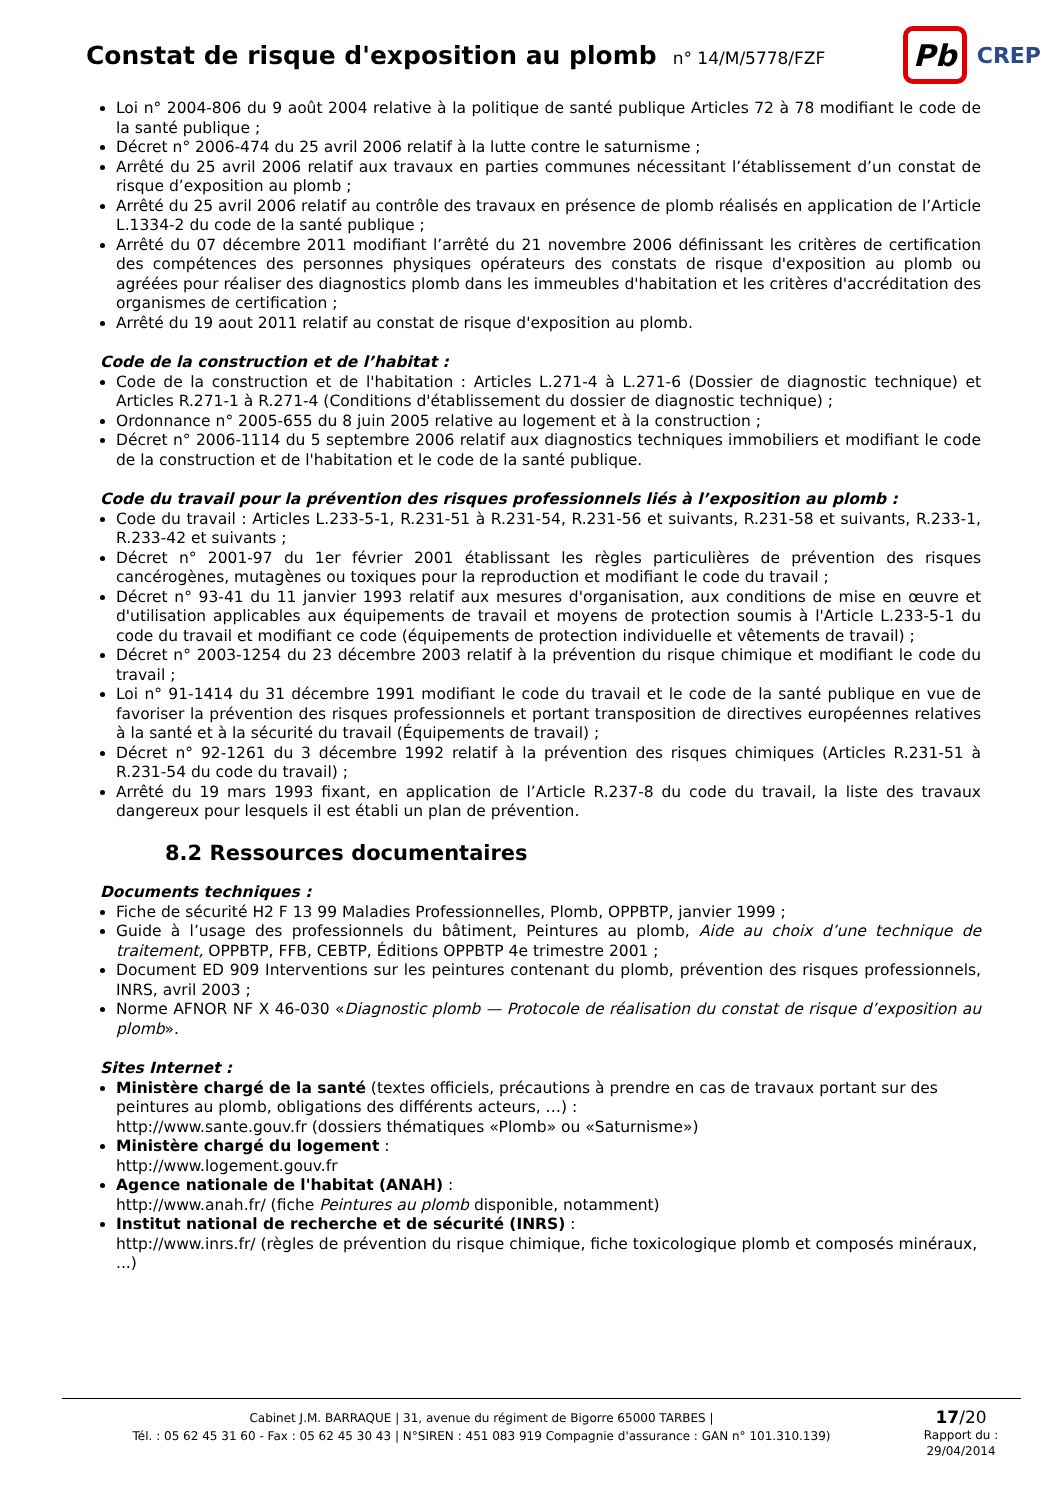Constat de risque d'exposition au plomb
n° 14/M/5778/FZF
Pb
CREP
Loi n° 2004-806 du 9 août 2004 relative à la politique de santé publique Articles 72 à 78 modifiant le code de la santé publique ;
Décret n° 2006-474 du 25 avril 2006 relatif à la lutte contre le saturnisme ;
Arrêté du 25 avril 2006 relatif aux travaux en parties communes nécessitant l’établissement d’un constat de risque d’exposition au plomb ;
Arrêté du 25 avril 2006 relatif au contrôle des travaux en présence de plomb réalisés en application de l’Article L.1334-2 du code de la santé publique ;
Arrêté du 07 décembre 2011 modifiant l’arrêté du 21 novembre 2006 définissant les critères de certification des compétences des personnes physiques opérateurs des constats de risque d'exposition au plomb ou agréées pour réaliser des diagnostics plomb dans les immeubles d'habitation et les critères d'accréditation des organismes de certification ;
Arrêté du 19 aout 2011 relatif au constat de risque d'exposition au plomb.
Code de la construction et de l’habitat :
Code de la construction et de l'habitation : Articles L.271-4 à L.271-6 (Dossier de diagnostic technique) et Articles R.271-1 à R.271-4 (Conditions d'établissement du dossier de diagnostic technique) ;
Ordonnance n° 2005-655 du 8 juin 2005 relative au logement et à la construction ;
Décret n° 2006-1114 du 5 septembre 2006 relatif aux diagnostics techniques immobiliers et modifiant le code de la construction et de l'habitation et le code de la santé publique.
Code du travail pour la prévention des risques professionnels liés à l’exposition au plomb :
Code du travail : Articles L.233-5-1, R.231-51 à R.231-54, R.231-56 et suivants, R.231-58 et suivants, R.233-1, R.233-42 et suivants ;
Décret n° 2001-97 du 1er février 2001 établissant les règles particulières de prévention des risques cancérogènes, mutagènes ou toxiques pour la reproduction et modifiant le code du travail ;
Décret n° 93-41 du 11 janvier 1993 relatif aux mesures d'organisation, aux conditions de mise en œuvre et d'utilisation applicables aux équipements de travail et moyens de protection soumis à l'Article L.233-5-1 du code du travail et modifiant ce code (équipements de protection individuelle et vêtements de travail) ;
Décret n° 2003-1254 du 23 décembre 2003 relatif à la prévention du risque chimique et modifiant le code du travail ;
Loi n° 91-1414 du 31 décembre 1991 modifiant le code du travail et le code de la santé publique en vue de favoriser la prévention des risques professionnels et portant transposition de directives européennes relatives à la santé et à la sécurité du travail (Équipements de travail) ;
Décret n° 92-1261 du 3 décembre 1992 relatif à la prévention des risques chimiques (Articles R.231-51 à R.231-54 du code du travail) ;
Arrêté du 19 mars 1993 fixant, en application de l’Article R.237-8 du code du travail, la liste des travaux dangereux pour lesquels il est établi un plan de prévention.
8.2 Ressources documentaires
Documents techniques :
Fiche de sécurité H2 F 13 99 Maladies Professionnelles, Plomb, OPPBTP, janvier 1999 ;
Guide à l’usage des professionnels du bâtiment, Peintures au plomb, Aide au choix d’une technique de traitement, OPPBTP, FFB, CEBTP, Éditions OPPBTP 4e trimestre 2001 ;
Document ED 909 Interventions sur les peintures contenant du plomb, prévention des risques professionnels, INRS, avril 2003 ;
Norme AFNOR NF X 46-030 «Diagnostic plomb — Protocole de réalisation du constat de risque d’exposition au plomb».
Sites Internet :
Ministère chargé de la santé (textes officiels, précautions à prendre en cas de travaux portant sur des peintures au plomb, obligations des différents acteurs, …) :
http://www.sante.gouv.fr (dossiers thématiques «Plomb» ou «Saturnisme»)
Ministère chargé du logement :
http://www.logement.gouv.fr
Agence nationale de l'habitat (ANAH) :
http://www.anah.fr/ (fiche Peintures au plomb disponible, notamment)
Institut national de recherche et de sécurité (INRS) :
http://www.inrs.fr/ (règles de prévention du risque chimique, fiche toxicologique plomb et composés minéraux, ...)
Cabinet J.M. BARRAQUE | 31, avenue du régiment de Bigorre 65000 TARBES |
Tél. : 05 62 45 31 60 - Fax : 05 62 45 30 43 | N°SIREN : 451 083 919 Compagnie d'assurance : GAN n° 101.310.139)
17/20
Rapport du :
29/04/2014